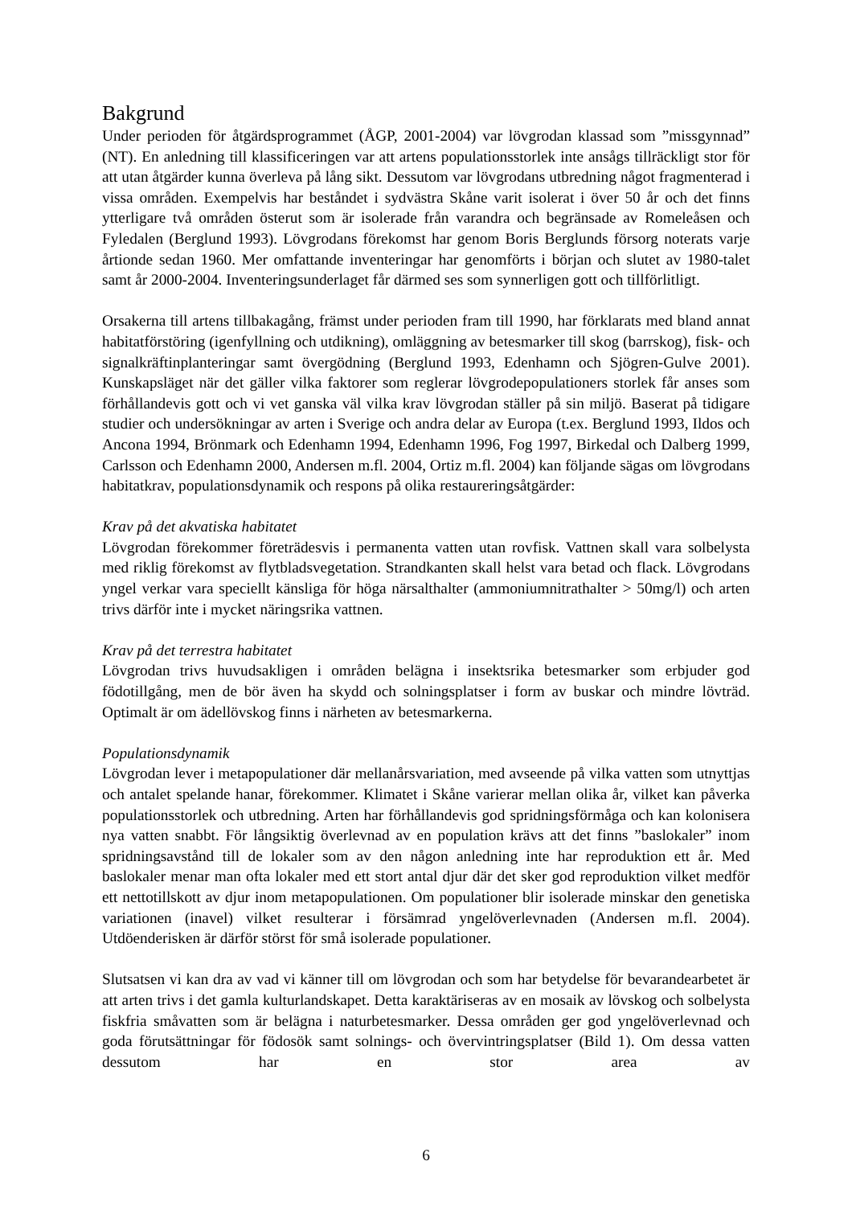Bakgrund
Under perioden för åtgärdsprogrammet (ÅGP, 2001-2004) var lövgrodan klassad som ”missgynnad” (NT). En anledning till klassificeringen var att artens populationsstorlek inte ansågs tillräckligt stor för att utan åtgärder kunna överleva på lång sikt. Dessutom var lövgrodans utbredning något fragmenterad i vissa områden. Exempelvis har beståndet i sydvästra Skåne varit isolerat i över 50 år och det finns ytterligare två områden österut som är isolerade från varandra och begränsade av Romeleåsen och Fyledalen (Berglund 1993). Lövgrodans förekomst har genom Boris Berglunds försorg noterats varje årtionde sedan 1960. Mer omfattande inventeringar har genomförts i början och slutet av 1980-talet samt år 2000-2004. Inventeringsunderlaget får därmed ses som synnerligen gott och tillförlitligt.
Orsakerna till artens tillbakagång, främst under perioden fram till 1990, har förklarats med bland annat habitatförstöring (igenfyllning och utdikning), omläggning av betesmarker till skog (barrskog), fisk- och signalkräftinplanteringar samt övergödning (Berglund 1993, Edenhamn och Sjögren-Gulve 2001). Kunskapsläget när det gäller vilka faktorer som reglerar lövgrodepopulationers storlek får anses som förhållandevis gott och vi vet ganska väl vilka krav lövgrodan ställer på sin miljö. Baserat på tidigare studier och undersökningar av arten i Sverige och andra delar av Europa (t.ex. Berglund 1993, Ildos och Ancona 1994, Brönmark och Edenhamn 1994, Edenhamn 1996, Fog 1997, Birkedal och Dalberg 1999, Carlsson och Edenhamn 2000, Andersen m.fl. 2004, Ortiz m.fl. 2004) kan följande sägas om lövgrodans habitatkrav, populationsdynamik och respons på olika restaureringsåtgärder:
Krav på det akvatiska habitatet
Lövgrodan förekommer företrädesvis i permanenta vatten utan rovfisk. Vattnen skall vara solbelysta med riklig förekomst av flytbladsvegetation. Strandkanten skall helst vara betad och flack. Lövgrodans yngel verkar vara speciellt känsliga för höga närsalthalter (ammoniumnitrathalter > 50mg/l) och arten trivs därför inte i mycket näringsrika vattnen.
Krav på det terrestra habitatet
Lövgrodan trivs huvudsakligen i områden belägna i insektsrika betesmarker som erbjuder god födotillgång, men de bör även ha skydd och solningsplatser i form av buskar och mindre lövträd. Optimalt är om ädellövskog finns i närheten av betesmarkerna.
Populationsdynamik
Lövgrodan lever i metapopulationer där mellanårsvariation, med avseende på vilka vatten som utnyttjas och antalet spelande hanar, förekommer. Klimatet i Skåne varierar mellan olika år, vilket kan påverka populationsstorlek och utbredning. Arten har förhållandevis god spridningsförmåga och kan kolonisera nya vatten snabbt. För långsiktig överlevnad av en population krävs att det finns ”baslokaler” inom spridningsavstånd till de lokaler som av den någon anledning inte har reproduktion ett år. Med baslokaler menar man ofta lokaler med ett stort antal djur där det sker god reproduktion vilket medför ett nettotillskott av djur inom metapopulationen. Om populationer blir isolerade minskar den genetiska variationen (inavel) vilket resulterar i försämrad yngelöverlevnaden (Andersen m.fl. 2004). Utdöenderisken är därför störst för små isolerade populationer.
Slutsatsen vi kan dra av vad vi känner till om lövgrodan och som har betydelse för bevarandearbetet är att arten trivs i det gamla kulturlandskapet. Detta karaktäriseras av en mosaik av lövskog och solbelysta fiskfria småvatten som är belägna i naturbetesmarker. Dessa områden ger god yngelöverlevnad och goda förutsättningar för födosök samt solnings- och övervintringsplatser (Bild 1). Om dessa vatten dessutom har en stor area av
6